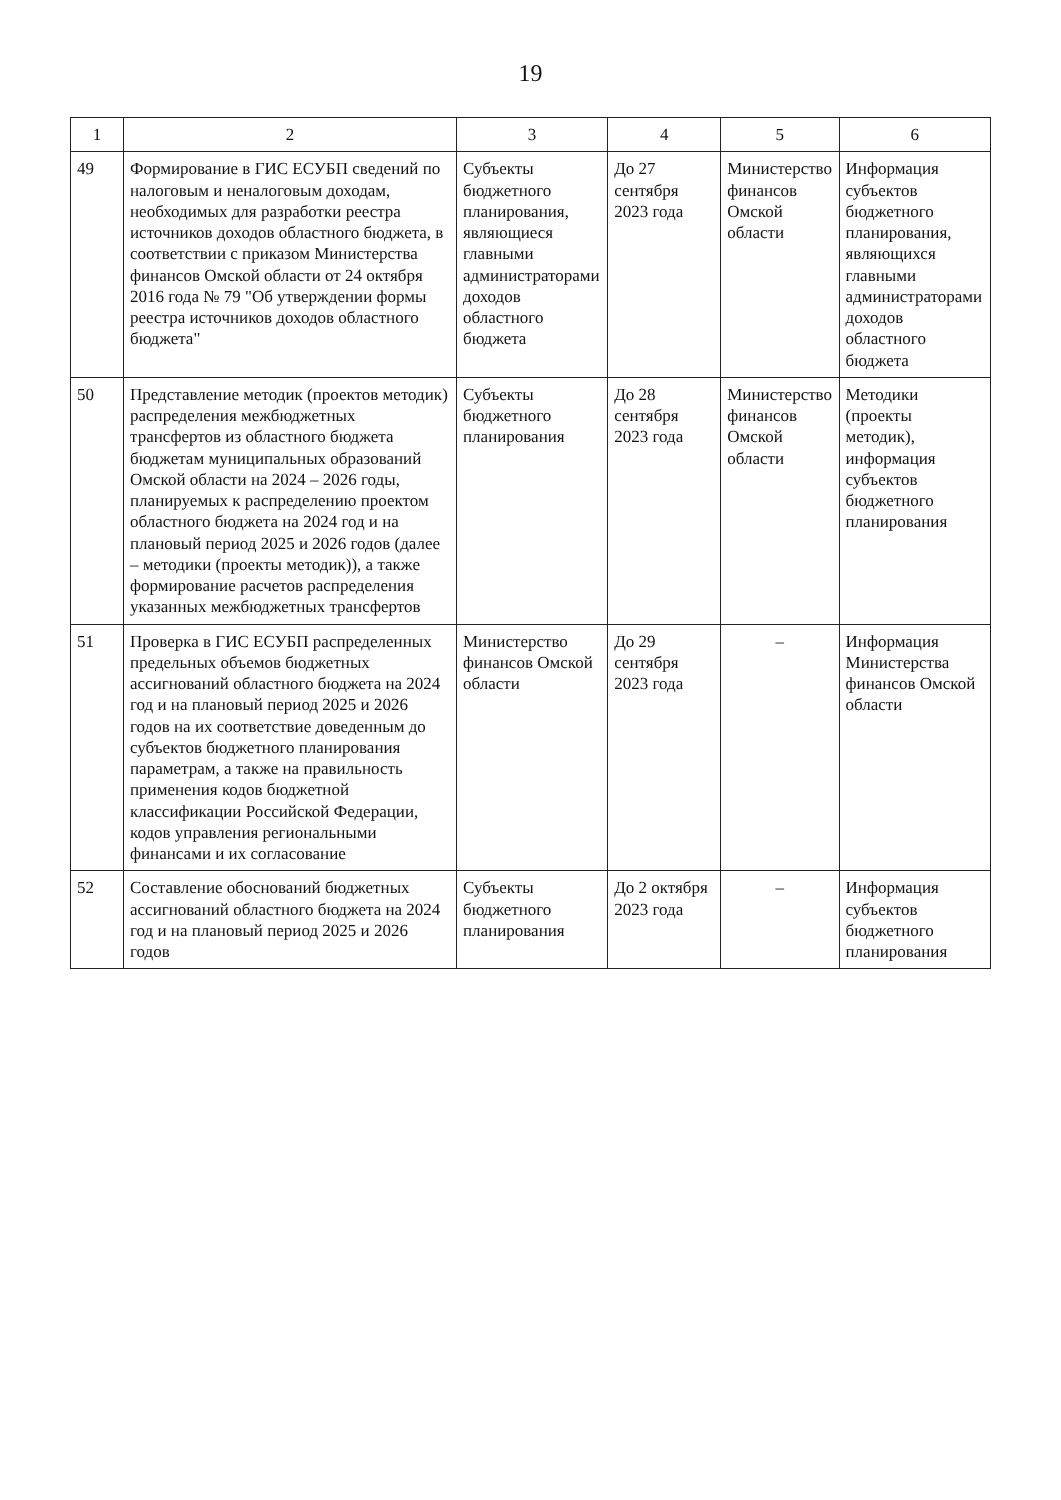19
| 1 | 2 | 3 | 4 | 5 | 6 |
| --- | --- | --- | --- | --- | --- |
| 49 | Формирование в ГИС ЕСУБП сведений по налоговым и неналоговым доходам, необходимых для разработки реестра источников доходов областного бюджета, в соответствии с приказом Министерства финансов Омской области от 24 октября 2016 года № 79 "Об утверждении формы реестра источников доходов областного бюджета" | Субъекты бюджетного планирования, являющиеся главными администраторами доходов областного бюджета | До 27 сентября 2023 года | Министерство финансов Омской области | Информация субъектов бюджетного планирования, являющихся главными администраторами доходов областного бюджета |
| 50 | Представление методик (проектов методик) распределения межбюджетных трансфертов из областного бюджета бюджетам муниципальных образований Омской области на 2024 – 2026 годы, планируемых к распределению проектом областного бюджета на 2024 год и на плановый период 2025 и 2026 годов (далее – методики (проекты методик)), а также формирование расчетов распределения указанных межбюджетных трансфертов | Субъекты бюджетного планирования | До 28 сентября 2023 года | Министерство финансов Омской области | Методики (проекты методик), информация субъектов бюджетного планирования |
| 51 | Проверка в ГИС ЕСУБП распределенных предельных объемов бюджетных ассигнований областного бюджета на 2024 год и на плановый период 2025 и 2026 годов на их соответствие доведенным до субъектов бюджетного планирования параметрам, а также на правильность применения кодов бюджетной классификации Российской Федерации, кодов управления региональными финансами и их согласование | Министерство финансов Омской области | До 29 сентября 2023 года | – | Информация Министерства финансов Омской области |
| 52 | Составление обоснований бюджетных ассигнований областного бюджета на 2024 год и на плановый период 2025 и 2026 годов | Субъекты бюджетного планирования | До 2 октября 2023 года | – | Информация субъектов бюджетного планирования |